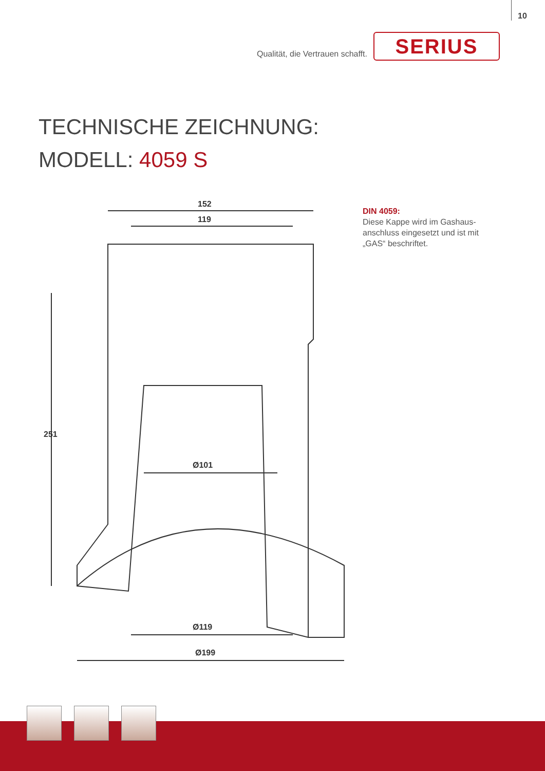10
Qualität, die Vertrauen schafft.
SERIUS
TECHNISCHE ZEICHNUNG:
MODELL: 4059 S
152
119
Ø101
Ø119
Ø199
251
DIN 4059:
Diese Kappe wird im Gashaus-
anschluss eingesetzt und ist mit
„GAS“ beschriftet.